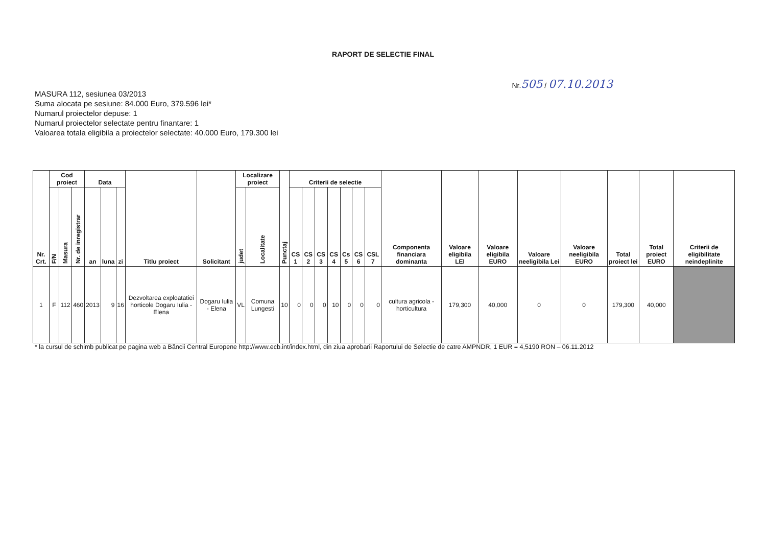RAPORT DE SELECTIE FINAL
MASURA 112, sesiunea 03/2013
Suma alocata pe sesiune: 84.000 Euro, 379.596 lei*
Numarul proiectelor depuse: 1
Numarul proiectelor selectate pentru finantare: 1
Valoarea totala eligibila a proiectelor selectate: 40.000 Euro, 179.300 lei
Nr.505 / 07.10.2013
| Nr. Crt. | Cod proiect | | | Data | | | Titlu proiect | Solicitant | Localizare proiect | | Punctaj | Criterii de selectie | | | | | | | Componenta financiara dominanta | Valoare eligibila LEI | Valoare eligibila EURO | Valoare neeligibila Lei | Valoare neeligibila EURO | Total proiect lei | Total proiect EURO | Criterii de eligibilitate neindeplinite |
| --- | --- | --- | --- | --- | --- | --- | --- | --- | --- | --- | --- | --- | --- | --- | --- | --- | --- | --- | --- | --- | --- | --- | --- | --- | --- | --- |
| | F/N | Masura | Nr. de inregistrar | an | luna | zi | | | judet | Localitate | | CS 1 | CS 2 | CS 3 | CS 4 | Cs 5 | CS 6 | CSL 7 | | | | | | | | |
| 1 | F | 112 | 460 | 2013 | 9 | 16 | Dezvoltarea exploatatiei horticole Dogaru Iulia - Elena | Dogaru Iulia - Elena | VL | Comuna Lungesti | 10 | 0 | 0 | 0 | 10 | 0 | 0 | 0 | cultura agricola - horticultura | 179,300 | 40,000 | 0 | 0 | 179,300 | 40,000 | |
* la cursul de schimb publicat pe pagina web a Băncii Central Europene http://www.ecb.int/index.html, din ziua aprobarii Raportului de Selectie de catre AMPNDR, 1 EUR = 4,5190 RON – 06.11.2012